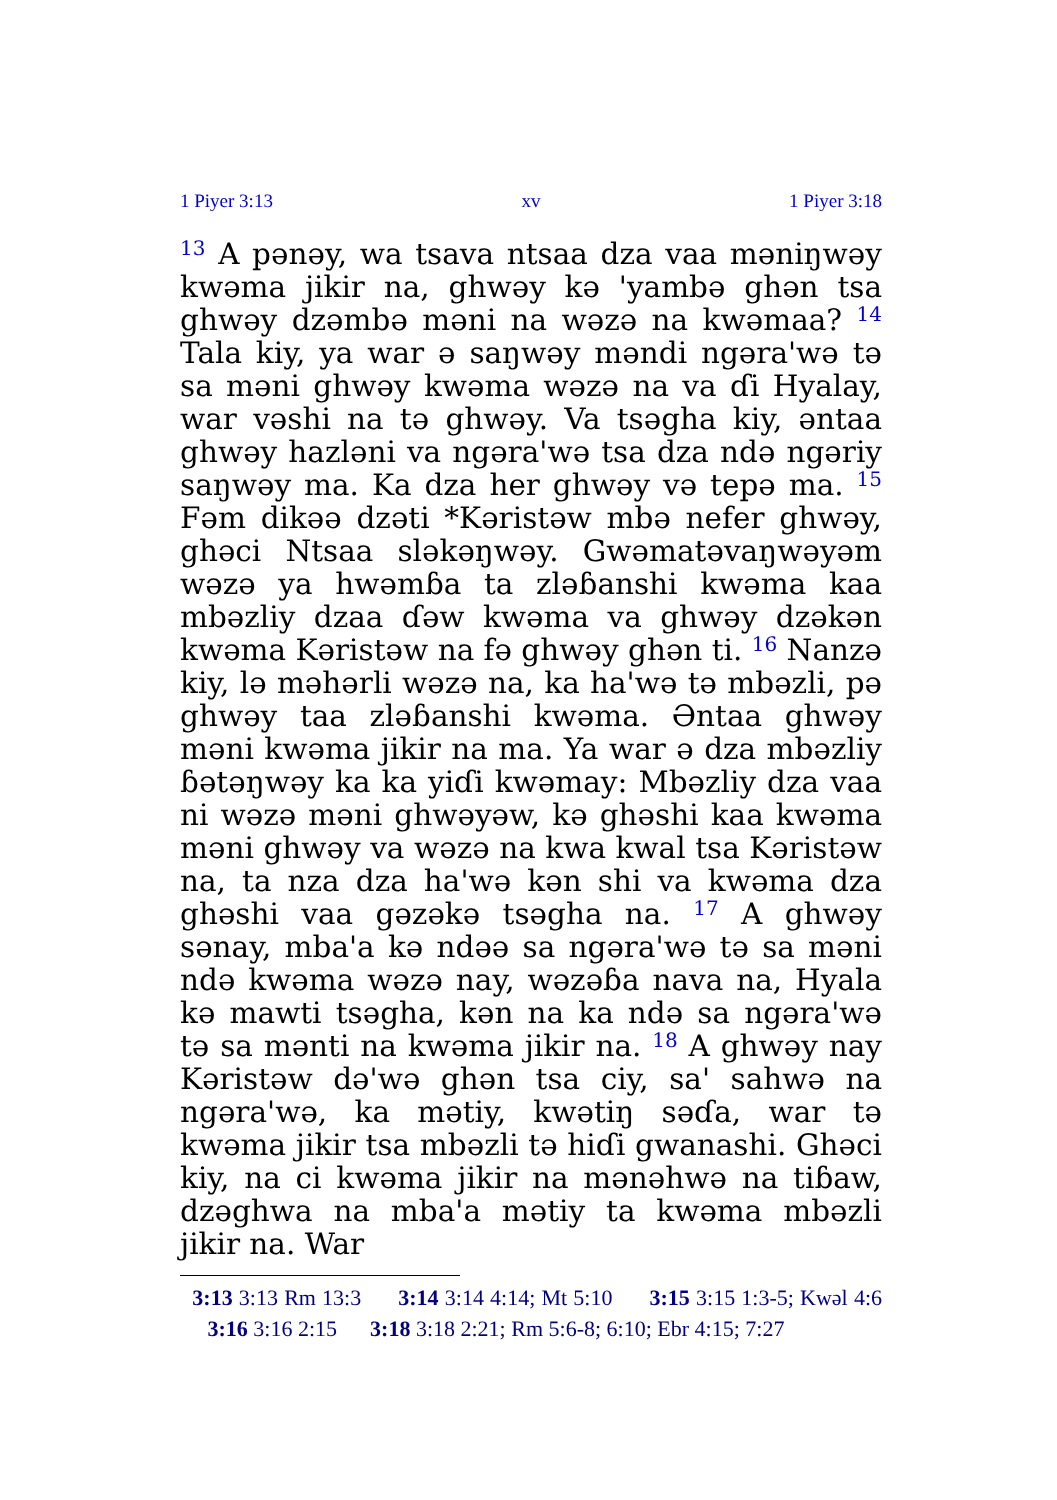1 Piyer 3:13 xv 1 Piyer 3:18
<sup>13</sup> A pənəy, wa tsava ntsaa dza vaa məniŋwəy kwəma jikir na, ghwəy kə 'yambə ghən tsa ghwəy dzəmbə məni na wəzə na kwəmaa? <sup>14</sup> Tala kiy, ya war ə saŋwəy məndi ngəra'wə tə sa məni ghwəy kwəma wəzə na va ɗi Hyalay, war vəshi na tə ghwəy. Va tsəgha kiy, əntaa ghwəy hazləni va ngəra'wə tsa dza ndə ngəriy saŋwəy ma. Ka dza her ghwəy və tepə ma. <sup>15</sup> Fəm dikəə dzəti *Kəristəw mbə nefer ghwəy, ghəci Ntsaa sləkəŋwəy. Gwəmatəvaŋwəyəm wəzə ya hwəmɓa ta zləɓanshi kwəma kaa mbəzliy dzaa ɗəw kwəma va ghwəy dzəkən kwəma Kəristəw na fə ghwəy ghən ti. <sup>16</sup> Nanzə kiy, lə məhərli wəzə na, ka ha'wə tə mbəzli, pə ghwəy taa zləɓanshi kwəma. Əntaa ghwəy məni kwəma jikir na ma. Ya war ə dza mbəzliy ɓətəŋwəy ka ka yiɗi kwəmay: Mbəzliy dza vaa ni wəzə məni ghwəyəw, kə ghəshi kaa kwəma məni ghwəy va wəzə na kwa kwal tsa Kəristəw na, ta nza dza ha'wə kən shi va kwəma dza ghəshi vaa gəzəkə tsəgha na. <sup>17</sup> A ghwəy sənay, mba'a kə ndəə sa ngəra'wə tə sa məni ndə kwəma wəzə nay, wəzəɓa nava na, Hyala kə mawti tsəgha, kən na ka ndə sa ngəra'wə tə sa mənti na kwəma jikir na. <sup>18</sup> A ghwəy nay Kəristəw də'wə ghən tsa ciy, sa' sahwə na ngəra'wə, ka mətiy, kwətiŋ səɗa, war tə kwəma jikir tsa mbəzli tə hiɗi gwanashi. Ghəci kiy, na ci kwəma jikir na mənəhwə na tiɓaw, dzəghwa na mba'a mətiy ta kwəma mbəzli jikir na. War
3:13 3:13 Rm 13:3 3:14 3:14 4:14; Mt 5:10 3:15 3:15 1:3-5; Kwəl 4:6 3:16 3:16 2:15 3:18 3:18 2:21; Rm 5:6-8; 6:10; Ebr 4:15; 7:27